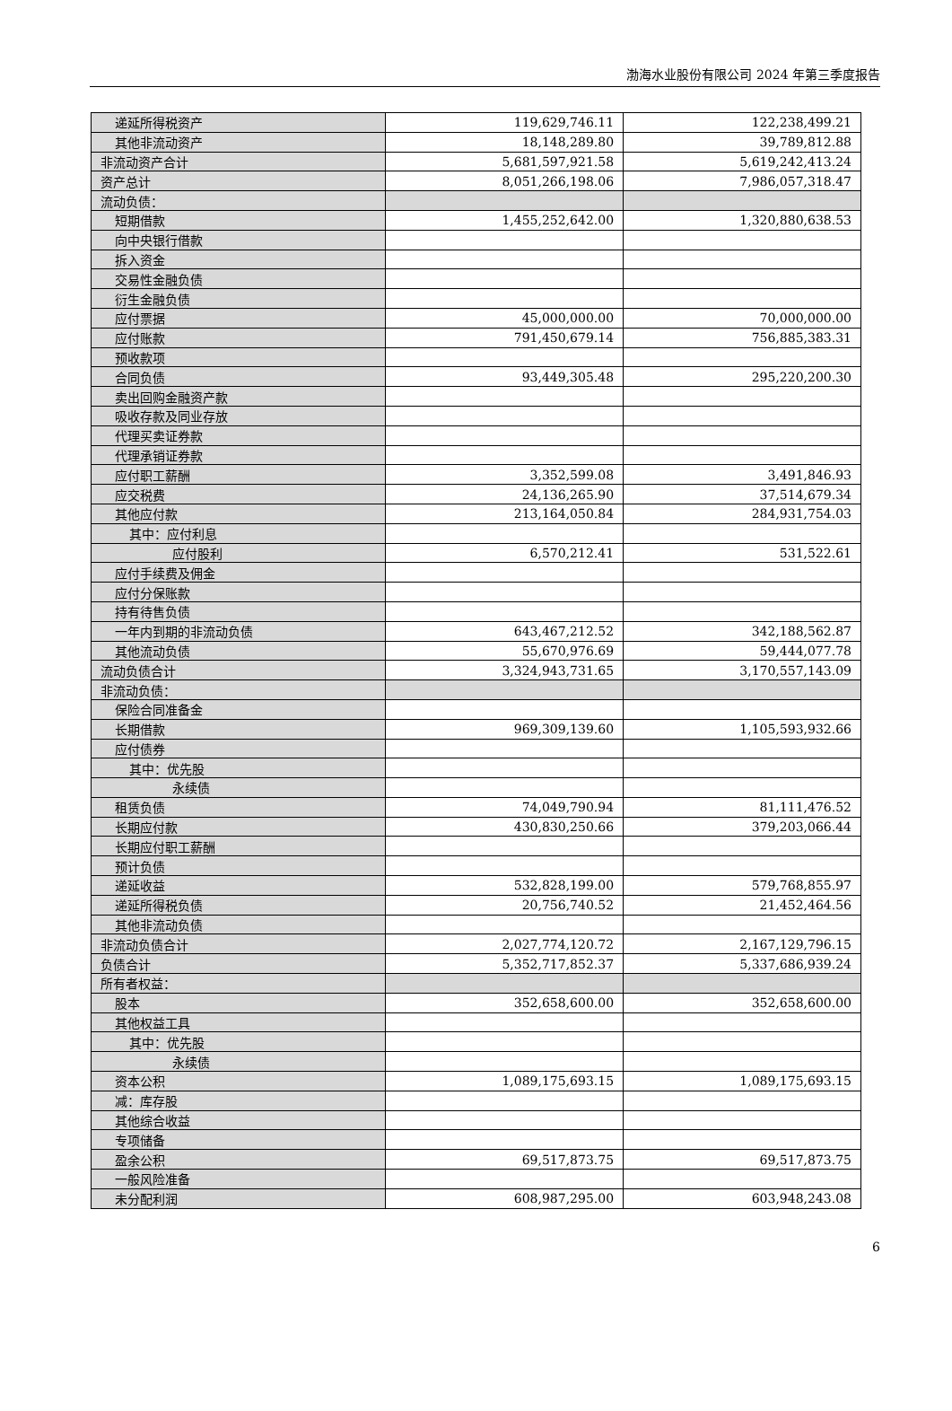渤海水业股份有限公司 2024 年第三季度报告
| 递延所得税资产 | 119,629,746.11 | 122,238,499.21 |
| 其他非流动资产 | 18,148,289.80 | 39,789,812.88 |
| 非流动资产合计 | 5,681,597,921.58 | 5,619,242,413.24 |
| 资产总计 | 8,051,266,198.06 | 7,986,057,318.47 |
| 流动负债： | | |
| 短期借款 | 1,455,252,642.00 | 1,320,880,638.53 |
| 向中央银行借款 | | |
| 拆入资金 | | |
| 交易性金融负债 | | |
| 衍生金融负债 | | |
| 应付票据 | 45,000,000.00 | 70,000,000.00 |
| 应付账款 | 791,450,679.14 | 756,885,383.31 |
| 预收款项 | | |
| 合同负债 | 93,449,305.48 | 295,220,200.30 |
| 卖出回购金融资产款 | | |
| 吸收存款及同业存放 | | |
| 代理买卖证券款 | | |
| 代理承销证券款 | | |
| 应付职工薪酬 | 3,352,599.08 | 3,491,846.93 |
| 应交税费 | 24,136,265.90 | 37,514,679.34 |
| 其他应付款 | 213,164,050.84 | 284,931,754.03 |
| 其中：应付利息 | | |
| 应付股利 | 6,570,212.41 | 531,522.61 |
| 应付手续费及佣金 | | |
| 应付分保账款 | | |
| 持有待售负债 | | |
| 一年内到期的非流动负债 | 643,467,212.52 | 342,188,562.87 |
| 其他流动负债 | 55,670,976.69 | 59,444,077.78 |
| 流动负债合计 | 3,324,943,731.65 | 3,170,557,143.09 |
| 非流动负债： | | |
| 保险合同准备金 | | |
| 长期借款 | 969,309,139.60 | 1,105,593,932.66 |
| 应付债券 | | |
| 其中：优先股 | | |
| 永续债 | | |
| 租赁负债 | 74,049,790.94 | 81,111,476.52 |
| 长期应付款 | 430,830,250.66 | 379,203,066.44 |
| 长期应付职工薪酬 | | |
| 预计负债 | | |
| 递延收益 | 532,828,199.00 | 579,768,855.97 |
| 递延所得税负债 | 20,756,740.52 | 21,452,464.56 |
| 其他非流动负债 | | |
| 非流动负债合计 | 2,027,774,120.72 | 2,167,129,796.15 |
| 负债合计 | 5,352,717,852.37 | 5,337,686,939.24 |
| 所有者权益： | | |
| 股本 | 352,658,600.00 | 352,658,600.00 |
| 其他权益工具 | | |
| 其中：优先股 | | |
| 永续债 | | |
| 资本公积 | 1,089,175,693.15 | 1,089,175,693.15 |
| 减：库存股 | | |
| 其他综合收益 | | |
| 专项储备 | | |
| 盈余公积 | 69,517,873.75 | 69,517,873.75 |
| 一般风险准备 | | |
| 未分配利润 | 608,987,295.00 | 603,948,243.08 |
6